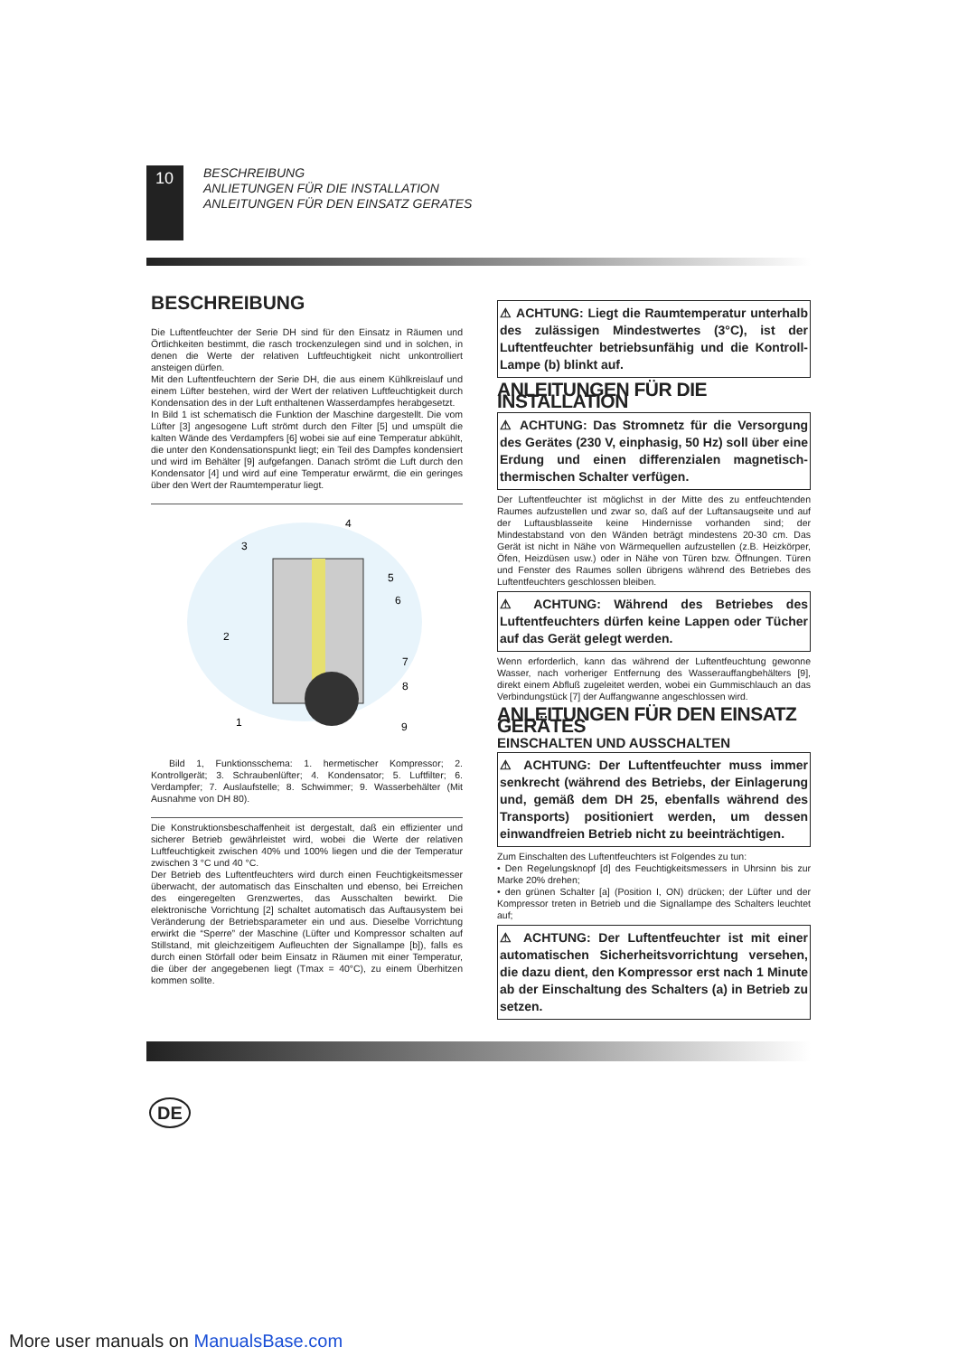10
BESCHREIBUNG
ANLIETUNGEN FÜR DIE INSTALLATION
ANLEITUNGEN FÜR DEN EINSATZ GERATES
BESCHREIBUNG
Die Luftentfeuchter der Serie DH sind für den Einsatz in Räumen und Örtlichkeiten bestimmt, die rasch trockenzulegen sind und in solchen, in denen die Werte der relativen Luftfeuchtigkeit nicht unkontrolliert ansteigen dürfen.
Mit den Luftentfeuchtern der Serie DH, die aus einem Kühlkreislauf und einem Lüfter bestehen, wird der Wert der relativen Luftfeuchtigkeit durch Kondensation des in der Luft enthaltenen Wasserdampfes herabgesetzt.
In Bild 1 ist schematisch die Funktion der Maschine dargestellt. Die vom Lüfter [3] angesogene Luft strömt durch den Filter [5] und umspült die kalten Wände des Verdampfers [6] wobei sie auf eine Temperatur abkühlt, die unter den Kondensationspunkt liegt; ein Teil des Dampfes kondensiert und wird im Behälter [9] aufgefangen. Danach strömt die Luft durch den Kondensator [4] und wird auf eine Temperatur erwärmt, die ein geringes über den Wert der Raumtemperatur liegt.
4
3
5
6
2
7
8
1
9
Bild 1, Funktionsschema: 1. hermetischer Kompressor; 2. Kontrollgerät; 3. Schraubenlüfter; 4. Kondensator; 5. Luftfilter; 6. Verdampfer; 7. Auslaufstelle; 8. Schwimmer; 9. Wasserbehälter (Mit Ausnahme von DH 80).
Die Konstruktionsbeschaffenheit ist dergestalt, daß ein effizienter und sicherer Betrieb gewährleistet wird, wobei die Werte der relativen Luftfeuchtigkeit zwischen 40% und 100% liegen und die der Temperatur zwischen 3 °C und 40 °C.
Der Betrieb des Luftentfeuchters wird durch einen Feuchtigkeitsmesser überwacht, der automatisch das Einschalten und ebenso, bei Erreichen des eingeregelten Grenzwertes, das Ausschalten bewirkt. Die elektronische Vorrichtung [2] schaltet automatisch das Auftausystem bei Veränderung der Betriebsparameter ein und aus. Dieselbe Vorrichtung erwirkt die “Sperre” der Maschine (Lüfter und Kompressor schalten auf Stillstand, mit gleichzeitigem Aufleuchten der Signallampe [b]), falls es durch einen Störfall oder beim Einsatz in Räumen mit einer Temperatur, die über der angegebenen liegt (Tmax = 40°C), zu einem Überhitzen kommen sollte.
⚠ ACHTUNG: Liegt die Raumtemperatur unterhalb des zulässigen Mindestwertes (3°C), ist der Luftentfeuchter betriebsunfähig und die Kontroll-Lampe (b) blinkt auf.
ANLEITUNGEN FÜR DIE INSTALLATION
⚠ ACHTUNG: Das Stromnetz für die Versorgung des Gerätes (230 V, einphasig, 50 Hz) soll über eine Erdung und einen differenzialen magnetisch-thermischen Schalter verfügen.
Der Luftentfeuchter ist möglichst in der Mitte des zu entfeuchtenden Raumes aufzustellen und zwar so, daß auf der Luftansaugseite und auf der Luftausblasseite keine Hindernisse vorhanden sind; der Mindestabstand von den Wänden beträgt mindestens 20-30 cm. Das Gerät ist nicht in Nähe von Wärmequellen aufzustellen (z.B. Heizkörper, Öfen, Heizdüsen usw.) oder in Nähe von Türen bzw. Öffnungen. Türen und Fenster des Raumes sollen übrigens während des Betriebes des Luftentfeuchters geschlossen bleiben.
⚠ ACHTUNG: Während des Betriebes des Luftentfeuchters dürfen keine Lappen oder Tücher auf das Gerät gelegt werden.
Wenn erforderlich, kann das während der Luftentfeuchtung gewonne Wasser, nach vorheriger Entfernung des Wasserauffangbehälters [9], direkt einem Abfluß zugeleitet werden, wobei ein Gummischlauch an das Verbindungstück [7] der Auffangwanne angeschlossen wird.
ANLEITUNGEN FÜR DEN EINSATZ GERÄTES
EINSCHALTEN UND AUSSCHALTEN
⚠ ACHTUNG: Der Luftentfeuchter muss immer senkrecht (während des Betriebs, der Einlagerung und, gemäß dem DH 25, ebenfalls während des Transports) positioniert werden, um dessen einwandfreien Betrieb nicht zu beeinträchtigen.
Zum Einschalten des Luftentfeuchters ist Folgendes zu tun:
• Den Regelungsknopf [d] des Feuchtigkeitsmessers in Uhrsinn bis zur Marke 20% drehen;
• den grünen Schalter [a] (Position I, ON) drücken; der Lüfter und der Kompressor treten in Betrieb und die Signallampe des Schalters leuchtet auf;
⚠ ACHTUNG: Der Luftentfeuchter ist mit einer automatischen Sicherheitsvorrichtung versehen, die dazu dient, den Kompressor erst nach 1 Minute ab der Einschaltung des Schalters (a) in Betrieb zu setzen.
DE
More user manuals on ManualsBase.com